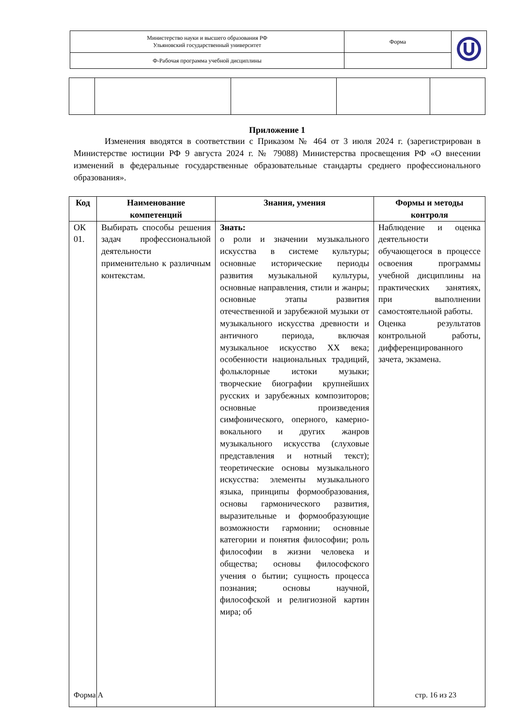| Министерство науки и высшего образования РФ Ульяновский государственный университет | Форма | |
| Ф-Рабочая программа учебной дисциплины | | |
Приложение 1
Изменения вводятся в соответствии с Приказом № 464 от 3 июля 2024 г. (зарегистрирован в Министерстве юстиции РФ 9 августа 2024 г. № 79088) Министерства просвещения РФ «О внесении изменений в федеральные государственные образовательные стандарты среднего профессионального образования».
| Код | Наименование компетенций | Знания, умения | Формы и методы контроля |
| --- | --- | --- | --- |
| ОК 01. | Выбирать способы решения задач профессиональной деятельности применительно к различным контекстам. | Знать: о роли и значении музыкального искусства в системе культуры; основные исторические периоды развития музыкальной культуры, основные направления, стили и жанры; основные этапы развития отечественной и зарубежной музыки от музыкального искусства древности и античного периода, включая музыкальное искусство XX века; особенности национальных традиций, фольклорные истоки музыки; творческие биографии крупнейших русских и зарубежных композиторов; основные произведения симфонического, оперного, камерно-вокального и других жанров музыкального искусства (слуховые представления и нотный текст); теоретические основы музыкального искусства: элементы музыкального языка, принципы формообразования, основы гармонического развития, выразительные и формообразующие возможности гармонии; основные категории и понятия философии; роль философии в жизни человека и общества; основы философского учения о бытии; сущность процесса познания; основы научной, философской и религиозной картин мира; об | Наблюдение и оценка деятельности обучающегося в процессе освоения программы учебной дисциплины на практических занятиях, при выполнении самостоятельной работы. Оценка результатов контрольной работы, дифференцированного зачета, экзамена. |
Форма А стр. 16 из 23